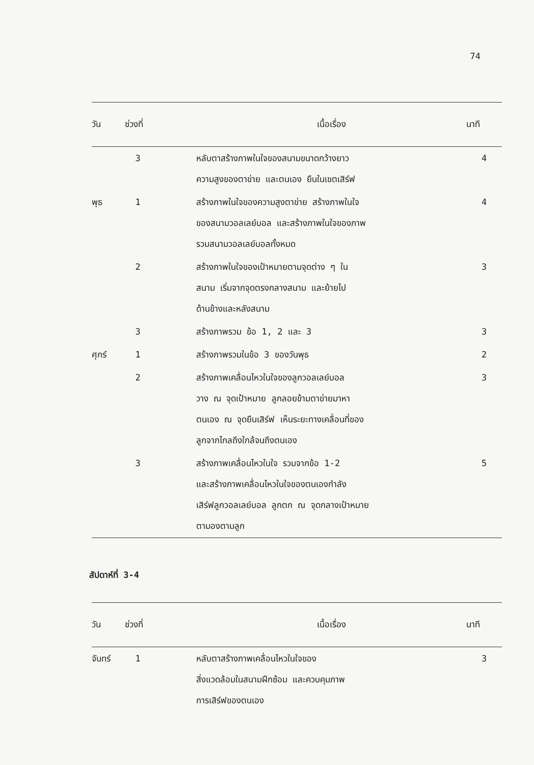74
| วัน | ช่วงที่ | เนื้อเรื่อง | นาที |
| --- | --- | --- | --- |
| | 3 | หลับตาสร้างภาพในใจของสนามขนาดกว้างยาว ความสูงของตาข่าย และตนเอง ยืนในเขตเสิร์ฟ | 4 |
| พุธ | 1 | สร้างภาพในใจของความสูงตาข่าย สร้างภาพในใจ ของสนามวอลเลย์บอล และสร้างภาพในใจของภาพ รวมสนามวอลเลย์บอลทั้งหมด | 4 |
| | 2 | สร้างภาพในใจของเป้าหมายตามจุดต่าง ๆ ใน สนาม เริ่มจากจุดตรงกลางสนาม และย้ายไป ด้านข้างและหลังสนาม | 3 |
| | 3 | สร้างภาพรวม ข้อ 1, 2 และ 3 | 3 |
| ศุกร์ | 1 | สร้างภาพรวมในข้อ 3 ของวันพุธ | 2 |
| | 2 | สร้างภาพเคลื่อนไหวในใจของลูกวอลเลย์บอล วาง ณ จุดเป้าหมาย ลูกลอยข้ามตาข่ายมาหา ตนเอง ณ จุดยืนเสิร์ฟ เห็นระยะทางเคลื่อนที่ของ ลูกจากไกลถึงใกล้จนถึงตนเอง | 3 |
| | 3 | สร้างภาพเคลื่อนไหวในใจ รวมจากข้อ 1-2 และสร้างภาพเคลื่อนไหวในใจของตนเองกำลัง เสิร์ฟลูกวอลเลย์บอล ลูกตก ณ จุดกลางเป้าหมาย ตามองตามลูก | 5 |
สัปดาห์ที่ 3-4
| วัน | ช่วงที่ | เนื้อเรื่อง | นาที |
| --- | --- | --- | --- |
| จันทร์ | 1 | หลับตาสร้างภาพเคลื่อนไหวในใจของ สิ่งแวดล้อมในสนามฝึกซ้อม และควบคุมภาพ การเสิร์ฟของตนเอง | 3 |